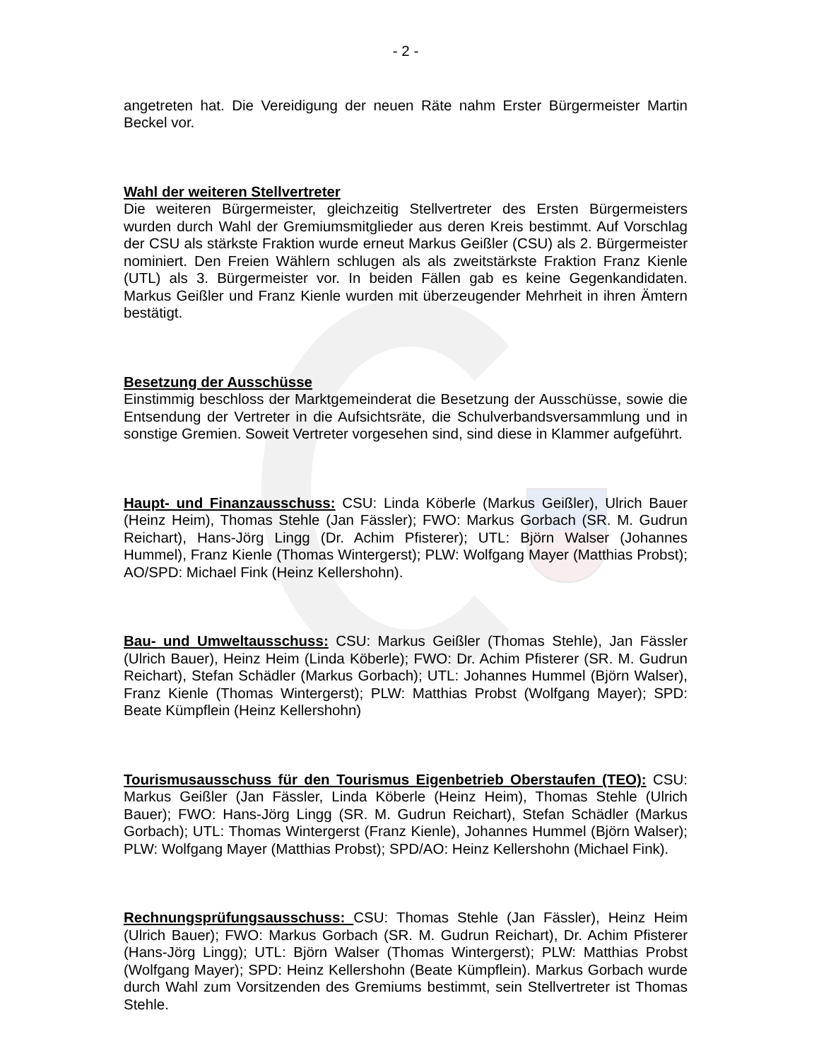- 2 -
angetreten hat. Die Vereidigung der neuen Räte nahm Erster Bürgermeister Martin Beckel vor.
Wahl der weiteren Stellvertreter
Die weiteren Bürgermeister, gleichzeitig Stellvertreter des Ersten Bürgermeisters wurden durch Wahl der Gremiumsmitglieder aus deren Kreis bestimmt. Auf Vorschlag der CSU als stärkste Fraktion wurde erneut Markus Geißler (CSU) als 2. Bürgermeister nominiert. Den Freien Wählern schlugen als als zweitstärkste Fraktion Franz Kienle (UTL) als 3. Bürgermeister vor. In beiden Fällen gab es keine Gegenkandidaten. Markus Geißler und Franz Kienle wurden mit überzeugender Mehrheit in ihren Ämtern bestätigt.
Besetzung der Ausschüsse
Einstimmig beschloss der Marktgemeinderat die Besetzung der Ausschüsse, sowie die Entsendung der Vertreter in die Aufsichtsräte, die Schulverbandsversammlung und in sonstige Gremien. Soweit Vertreter vorgesehen sind, sind diese in Klammer aufgeführt.
Haupt- und Finanzausschuss: CSU: Linda Köberle (Markus Geißler), Ulrich Bauer (Heinz Heim), Thomas Stehle (Jan Fässler); FWO: Markus Gorbach (SR. M. Gudrun Reichart), Hans-Jörg Lingg (Dr. Achim Pfisterer); UTL: Björn Walser (Johannes Hummel), Franz Kienle (Thomas Wintergerst); PLW: Wolfgang Mayer (Matthias Probst); AO/SPD: Michael Fink (Heinz Kellershohn).
Bau- und Umweltausschuss: CSU: Markus Geißler (Thomas Stehle), Jan Fässler (Ulrich Bauer), Heinz Heim (Linda Köberle); FWO: Dr. Achim Pfisterer (SR. M. Gudrun Reichart), Stefan Schädler (Markus Gorbach); UTL: Johannes Hummel (Björn Walser), Franz Kienle (Thomas Wintergerst); PLW: Matthias Probst (Wolfgang Mayer); SPD: Beate Kümpflein (Heinz Kellershohn)
Tourismusausschuss für den Tourismus Eigenbetrieb Oberstaufen (TEO): CSU: Markus Geißler (Jan Fässler, Linda Köberle (Heinz Heim), Thomas Stehle (Ulrich Bauer); FWO: Hans-Jörg Lingg (SR. M. Gudrun Reichart), Stefan Schädler (Markus Gorbach); UTL: Thomas Wintergerst (Franz Kienle), Johannes Hummel (Björn Walser); PLW: Wolfgang Mayer (Matthias Probst); SPD/AO: Heinz Kellershohn (Michael Fink).
Rechnungsprüfungsausschuss: CSU: Thomas Stehle (Jan Fässler), Heinz Heim (Ulrich Bauer); FWO: Markus Gorbach (SR. M. Gudrun Reichart), Dr. Achim Pfisterer (Hans-Jörg Lingg); UTL: Björn Walser (Thomas Wintergerst); PLW: Matthias Probst (Wolfgang Mayer); SPD: Heinz Kellershohn (Beate Kümpflein). Markus Gorbach wurde durch Wahl zum Vorsitzenden des Gremiums bestimmt, sein Stellvertreter ist Thomas Stehle.